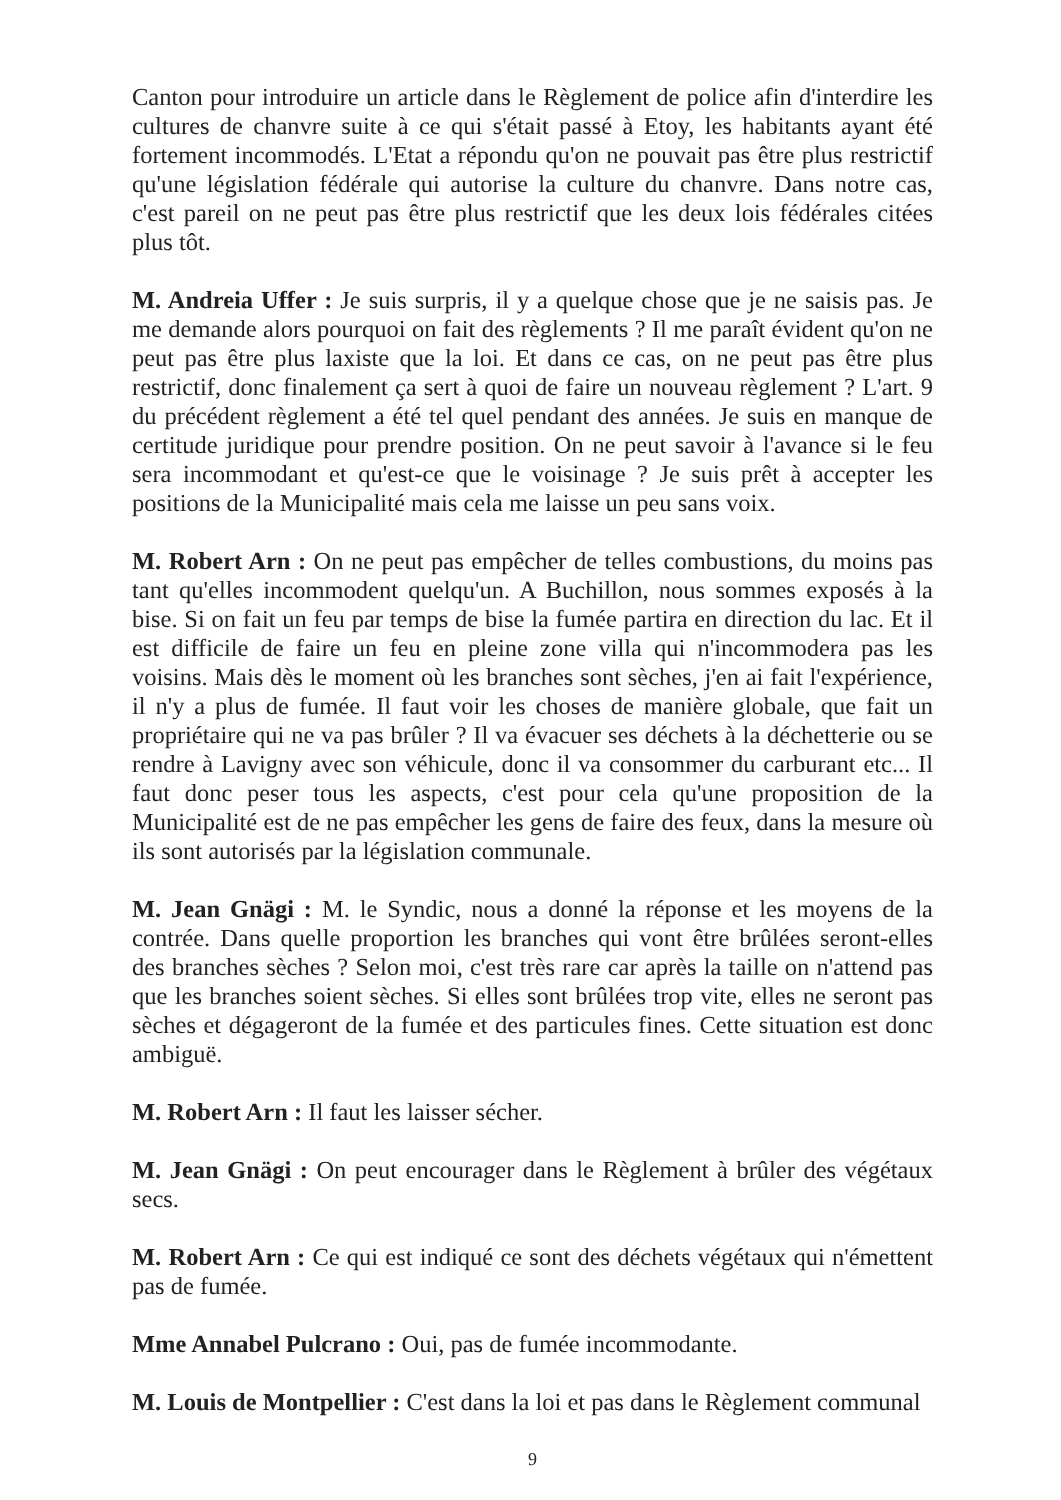Canton pour introduire un article dans le Règlement de police afin d'interdire les cultures de chanvre suite à ce qui s'était passé à Etoy, les habitants ayant été fortement incommodés. L'Etat a répondu qu'on ne pouvait pas être plus restrictif qu'une législation fédérale qui autorise la culture du chanvre. Dans notre cas, c'est pareil on ne peut pas être plus restrictif que les deux lois fédérales citées plus tôt.
M. Andreia Uffer : Je suis surpris, il y a quelque chose que je ne saisis pas. Je me demande alors pourquoi on fait des règlements ? Il me paraît évident qu'on ne peut pas être plus laxiste que la loi. Et dans ce cas, on ne peut pas être plus restrictif, donc finalement ça sert à quoi de faire un nouveau règlement ? L'art. 9 du précédent règlement a été tel quel pendant des années. Je suis en manque de certitude juridique pour prendre position. On ne peut savoir à l'avance si le feu sera incommodant et qu'est-ce que le voisinage ? Je suis prêt à accepter les positions de la Municipalité mais cela me laisse un peu sans voix.
M. Robert Arn : On ne peut pas empêcher de telles combustions, du moins pas tant qu'elles incommodent quelqu'un. A Buchillon, nous sommes exposés à la bise. Si on fait un feu par temps de bise la fumée partira en direction du lac. Et il est difficile de faire un feu en pleine zone villa qui n'incommodera pas les voisins. Mais dès le moment où les branches sont sèches, j'en ai fait l'expérience, il n'y a plus de fumée. Il faut voir les choses de manière globale, que fait un propriétaire qui ne va pas brûler ? Il va évacuer ses déchets à la déchetterie ou se rendre à Lavigny avec son véhicule, donc il va consommer du carburant etc... Il faut donc peser tous les aspects, c'est pour cela qu'une proposition de la Municipalité est de ne pas empêcher les gens de faire des feux, dans la mesure où ils sont autorisés par la législation communale.
M. Jean Gnägi : M. le Syndic, nous a donné la réponse et les moyens de la contrée. Dans quelle proportion les branches qui vont être brûlées seront-elles des branches sèches ? Selon moi, c'est très rare car après la taille on n'attend pas que les branches soient sèches. Si elles sont brûlées trop vite, elles ne seront pas sèches et dégageront de la fumée et des particules fines. Cette situation est donc ambiguë.
M. Robert Arn : Il faut les laisser sécher.
M. Jean Gnägi : On peut encourager dans le Règlement à brûler des végétaux secs.
M. Robert Arn : Ce qui est indiqué ce sont des déchets végétaux qui n'émettent pas de fumée.
Mme Annabel Pulcrano : Oui, pas de fumée incommodante.
M. Louis de Montpellier : C'est dans la loi et pas dans le Règlement communal
9